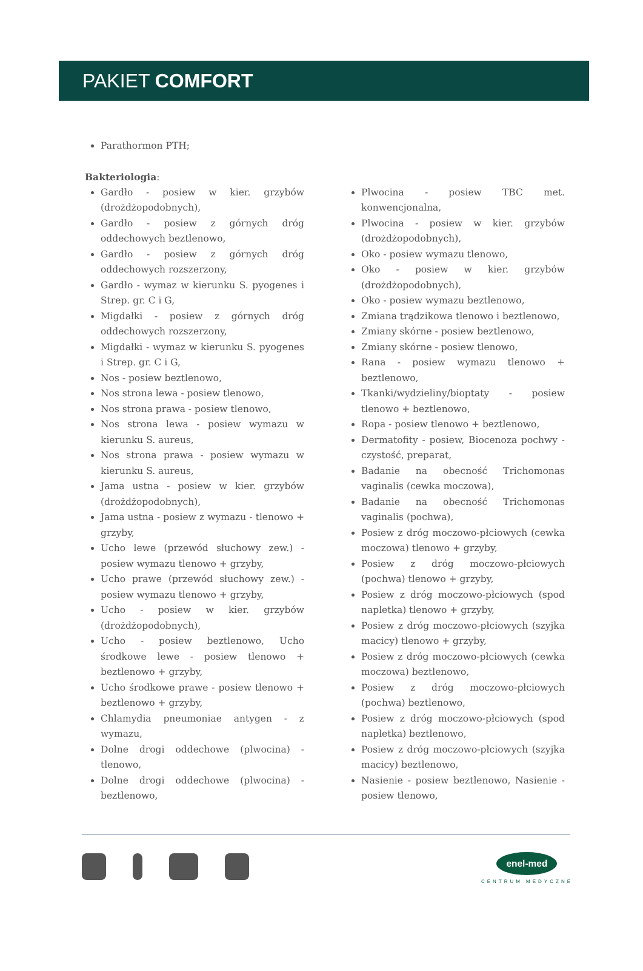PAKIET COMFORT
Parathormon PTH;
Bakteriologia:
Gardło - posiew w kier. grzybów (drożdżopodobnych),
Gardło - posiew z górnych dróg oddechowych beztlenowo,
Gardło - posiew z górnych dróg oddechowych rozszerzony,
Gardło - wymaz w kierunku S. pyogenes i Strep. gr. C i G,
Migdałki - posiew z górnych dróg oddechowych rozszerzony,
Migdałki - wymaz w kierunku S. pyogenes i Strep. gr. C i G,
Nos - posiew beztlenowo,
Nos strona lewa - posiew tlenowo,
Nos strona prawa - posiew tlenowo,
Nos strona lewa - posiew wymazu w kierunku S. aureus,
Nos strona prawa - posiew wymazu w kierunku S. aureus,
Jama ustna - posiew w kier. grzybów (drożdżopodobnych),
Jama ustna - posiew z wymazu - tlenowo + grzyby,
Ucho lewe (przewód słuchowy zew.) - posiew wymazu tlenowo + grzyby,
Ucho prawe (przewód słuchowy zew.) - posiew wymazu tlenowo + grzyby,
Ucho - posiew w kier. grzybów (drożdżopodobnych),
Ucho - posiew beztlenowo, Ucho środkowe lewe - posiew tlenowo + beztlenowo + grzyby,
Ucho środkowe prawe - posiew tlenowo + beztlenowo + grzyby,
Chlamydia pneumoniae antygen - z wymazu,
Dolne drogi oddechowe (plwocina) - tlenowo,
Dolne drogi oddechowe (plwocina) - beztlenowo,
Plwocina - posiew TBC met. konwencjonalna,
Plwocina - posiew w kier. grzybów (drożdżopodobnych),
Oko - posiew wymazu tlenowo,
Oko - posiew w kier. grzybów (drożdżopodobnych),
Oko - posiew wymazu beztlenowo,
Zmiana trądzikowa tlenowo i beztlenowo,
Zmiany skórne - posiew beztlenowo,
Zmiany skórne - posiew tlenowo,
Rana - posiew wymazu tlenowo + beztlenowo,
Tkanki/wydzieliny/bioptaty - posiew tlenowo + beztlenowo,
Ropa - posiew tlenowo + beztlenowo,
Dermatofity - posiew, Biocenoza pochwy - czystość, preparat,
Badanie na obecność Trichomonas vaginalis (cewka moczowa),
Badanie na obecność Trichomonas vaginalis (pochwa),
Posiew z dróg moczowo-płciowych (cewka moczowa) tlenowo + grzyby,
Posiew z dróg moczowo-płciowych (pochwa) tlenowo + grzyby,
Posiew z dróg moczowo-płciowych (spod napletka) tlenowo + grzyby,
Posiew z dróg moczowo-płciowych (szyjka macicy) tlenowo + grzyby,
Posiew z dróg moczowo-płciowych (cewka moczowa) beztlenowo,
Posiew z dróg moczowo-płciowych (pochwa) beztlenowo,
Posiew z dróg moczowo-płciowych (spod napletka) beztlenowo,
Posiew z dróg moczowo-płciowych (szyjka macicy) beztlenowo,
Nasienie - posiew beztlenowo, Nasienie - posiew tlenowo,
enel-med
CENTRUM MEDYCZNE